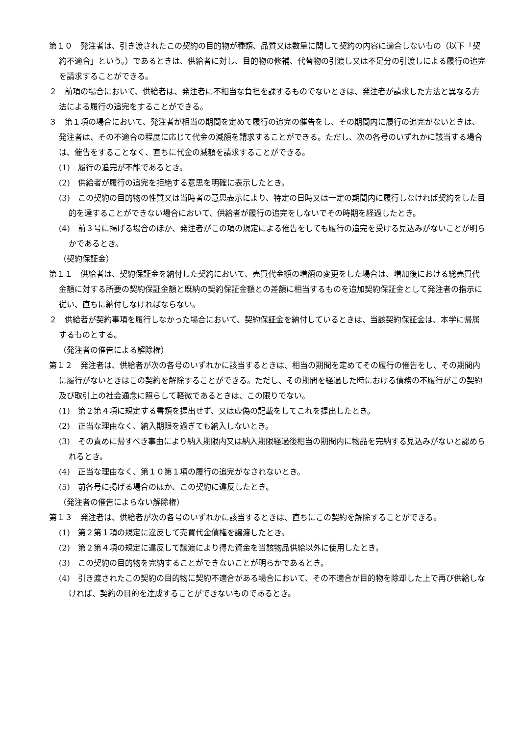第１０　発注者は、引き渡されたこの契約の目的物が種類、品質又は数量に関して契約の内容に適合しないもの（以下「契約不適合」という。）であるときは、供給者に対し、目的物の修補、代替物の引渡し又は不足分の引渡しによる履行の追完を請求することができる。
２　前項の場合において、供給者は、発注者に不相当な負担を課するものでないときは、発注者が請求した方法と異なる方法による履行の追完をすることができる。
３　第１項の場合において、発注者が相当の期間を定めて履行の追完の催告をし、その期間内に履行の追完がないときは、発注者は、その不適合の程度に応じて代金の減額を請求することができる。ただし、次の各号のいずれかに該当する場合は、催告をすることなく、直ちに代金の減額を請求することができる。
(1)　履行の追完が不能であるとき。
(2)　供給者が履行の追完を拒絶する意思を明確に表示したとき。
(3)　この契約の目的物の性質又は当時者の意思表示により、特定の日時又は一定の期間内に履行しなければ契約をした目的を達することができない場合において、供給者が履行の追完をしないでその時期を経過したとき。
(4)　前３号に掲げる場合のほか、発注者がこの項の規定による催告をしても履行の追完を受ける見込みがないことが明らかであるとき。
（契約保証金）
第１１　供給者は、契約保証金を納付した契約において、売買代金額の増額の変更をした場合は、増加後における総売買代金額に対する所要の契約保証金額と既納の契約保証金額との差額に相当するものを追加契約保証金として発注者の指示に従い、直ちに納付しなければならない。
２　供給者が契約事項を履行しなかった場合において、契約保証金を納付しているときは、当該契約保証金は、本学に帰属するものとする。
（発注者の催告による解除権）
第１２　発注者は、供給者が次の各号のいずれかに該当するときは、相当の期間を定めてその履行の催告をし、その期間内に履行がないときはこの契約を解除することができる。ただし、その期間を経過した時における債務の不履行がこの契約及び取引上の社会通念に照らして軽微であるときは、この限りでない。
(1)　第２第４項に規定する書類を提出せず、又は虚偽の記載をしてこれを提出したとき。
(2)　正当な理由なく、納入期限を過ぎても納入しないとき。
(3)　その責めに帰すべき事由により納入期限内又は納入期限経過後相当の期間内に物品を完納する見込みがないと認められるとき。
(4)　正当な理由なく、第１０第１項の履行の追完がなされないとき。
(5)　前各号に掲げる場合のほか、この契約に違反したとき。
（発注者の催告によらない解除権）
第１３　発注者は、供給者が次の各号のいずれかに該当するときは、直ちにこの契約を解除することができる。
(1)　第２第１項の規定に違反して売買代金債権を譲渡したとき。
(2)　第２第４項の規定に違反して譲渡により得た資金を当該物品供給以外に使用したとき。
(3)　この契約の目的物を完納することができないことが明らかであるとき。
(4)　引き渡されたこの契約の目的物に契約不適合がある場合において、その不適合が目的物を除却した上で再び供給しなければ、契約の目的を達成することができないものであるとき。